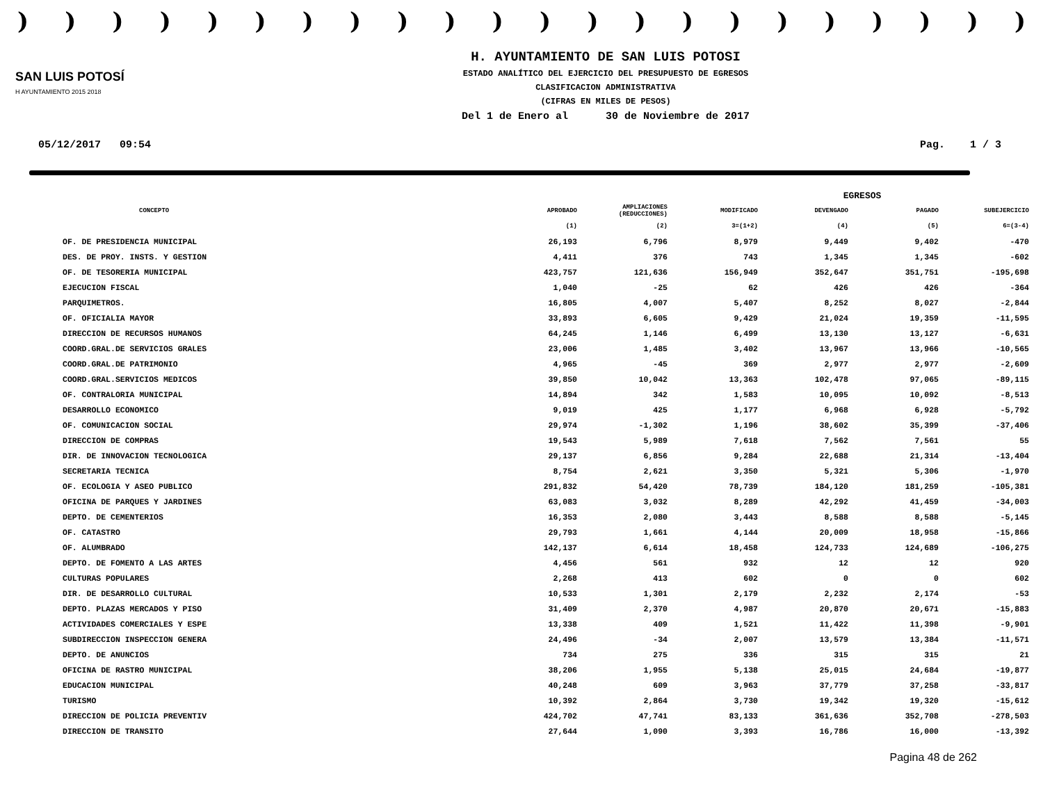))))))))))))))))))))))
SAN LUIS POTOSÍ
H AYUNTAMIENTO 2015 2018
H. AYUNTAMIENTO DE SAN LUIS POTOSI
ESTADO ANALÍTICO DEL EJERCICIO DEL PRESUPUESTO DE EGRESOS
CLASIFICACION ADMINISTRATIVA
(CIFRAS EN MILES DE PESOS)
Del 1 de Enero al 30 de Noviembre de 2017
05/12/2017 09:54 Pag. 1 / 3
| | EGRESOS | | | | | |
| --- | --- | --- | --- | --- | --- | --- |
| CONCEPTO | APROBADO | AMPLIACIONES (REDUCCIONES) | MODIFICADO | DEVENGADO | PAGADO | SUBEJERCICIO |
| | (1) | (2) | 3=(1+2) | (4) | (5) | 6=(3-4) |
| OF. DE PRESIDENCIA MUNICIPAL | 26,193 | 6,796 | 8,979 | 9,449 | 9,402 | -470 |
| DES. DE PROY. INSTS. Y GESTION | 4,411 | 376 | 743 | 1,345 | 1,345 | -602 |
| OF. DE TESORERIA MUNICIPAL | 423,757 | 121,636 | 156,949 | 352,647 | 351,751 | -195,698 |
| EJECUCION FISCAL | 1,040 | -25 | 62 | 426 | 426 | -364 |
| PARQUIMETROS. | 16,805 | 4,007 | 5,407 | 8,252 | 8,027 | -2,844 |
| OF. OFICIALIA MAYOR | 33,893 | 6,605 | 9,429 | 21,024 | 19,359 | -11,595 |
| DIRECCION DE RECURSOS HUMANOS | 64,245 | 1,146 | 6,499 | 13,130 | 13,127 | -6,631 |
| COORD.GRAL.DE SERVICIOS GRALES | 23,006 | 1,485 | 3,402 | 13,967 | 13,966 | -10,565 |
| COORD.GRAL.DE PATRIMONIO | 4,965 | -45 | 369 | 2,977 | 2,977 | -2,609 |
| COORD.GRAL.SERVICIOS MEDICOS | 39,850 | 10,042 | 13,363 | 102,478 | 97,065 | -89,115 |
| OF. CONTRALORIA MUNICIPAL | 14,894 | 342 | 1,583 | 10,095 | 10,092 | -8,513 |
| DESARROLLO ECONOMICO | 9,019 | 425 | 1,177 | 6,968 | 6,928 | -5,792 |
| OF. COMUNICACION SOCIAL | 29,974 | -1,302 | 1,196 | 38,602 | 35,399 | -37,406 |
| DIRECCION DE COMPRAS | 19,543 | 5,989 | 7,618 | 7,562 | 7,561 | 55 |
| DIR. DE INNOVACION TECNOLOGICA | 29,137 | 6,856 | 9,284 | 22,688 | 21,314 | -13,404 |
| SECRETARIA TECNICA | 8,754 | 2,621 | 3,350 | 5,321 | 5,306 | -1,970 |
| OF. ECOLOGIA Y ASEO PUBLICO | 291,832 | 54,420 | 78,739 | 184,120 | 181,259 | -105,381 |
| OFICINA DE PARQUES Y JARDINES | 63,083 | 3,032 | 8,289 | 42,292 | 41,459 | -34,003 |
| DEPTO. DE CEMENTERIOS | 16,353 | 2,080 | 3,443 | 8,588 | 8,588 | -5,145 |
| OF. CATASTRO | 29,793 | 1,661 | 4,144 | 20,009 | 18,958 | -15,866 |
| OF. ALUMBRADO | 142,137 | 6,614 | 18,458 | 124,733 | 124,689 | -106,275 |
| DEPTO. DE FOMENTO A LAS ARTES | 4,456 | 561 | 932 | 12 | 12 | 920 |
| CULTURAS POPULARES | 2,268 | 413 | 602 | 0 | 0 | 602 |
| DIR. DE DESARROLLO CULTURAL | 10,533 | 1,301 | 2,179 | 2,232 | 2,174 | -53 |
| DEPTO. PLAZAS MERCADOS Y PISO | 31,409 | 2,370 | 4,987 | 20,870 | 20,671 | -15,883 |
| ACTIVIDADES COMERCIALES Y ESPE | 13,338 | 409 | 1,521 | 11,422 | 11,398 | -9,901 |
| SUBDIRECCION INSPECCION GENERA | 24,496 | -34 | 2,007 | 13,579 | 13,384 | -11,571 |
| DEPTO. DE ANUNCIOS | 734 | 275 | 336 | 315 | 315 | 21 |
| OFICINA DE RASTRO MUNICIPAL | 38,206 | 1,955 | 5,138 | 25,015 | 24,684 | -19,877 |
| EDUCACION MUNICIPAL | 40,248 | 609 | 3,963 | 37,779 | 37,258 | -33,817 |
| TURISMO | 10,392 | 2,864 | 3,730 | 19,342 | 19,320 | -15,612 |
| DIRECCION DE POLICIA PREVENTIV | 424,702 | 47,741 | 83,133 | 361,636 | 352,708 | -278,503 |
| DIRECCION DE TRANSITO | 27,644 | 1,090 | 3,393 | 16,786 | 16,000 | -13,392 |
Pagina 48 de 262